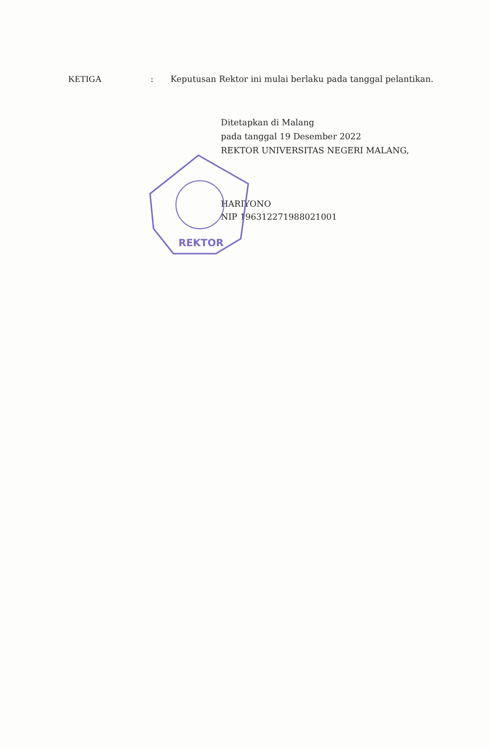KETIGA : Keputusan Rektor ini mulai berlaku pada tanggal pelantikan.
REKTOR
Ditetapkan di Malang
pada tanggal 19 Desember 2022
REKTOR UNIVERSITAS NEGERI MALANG,
HARIYONO
NIP 196312271988021001